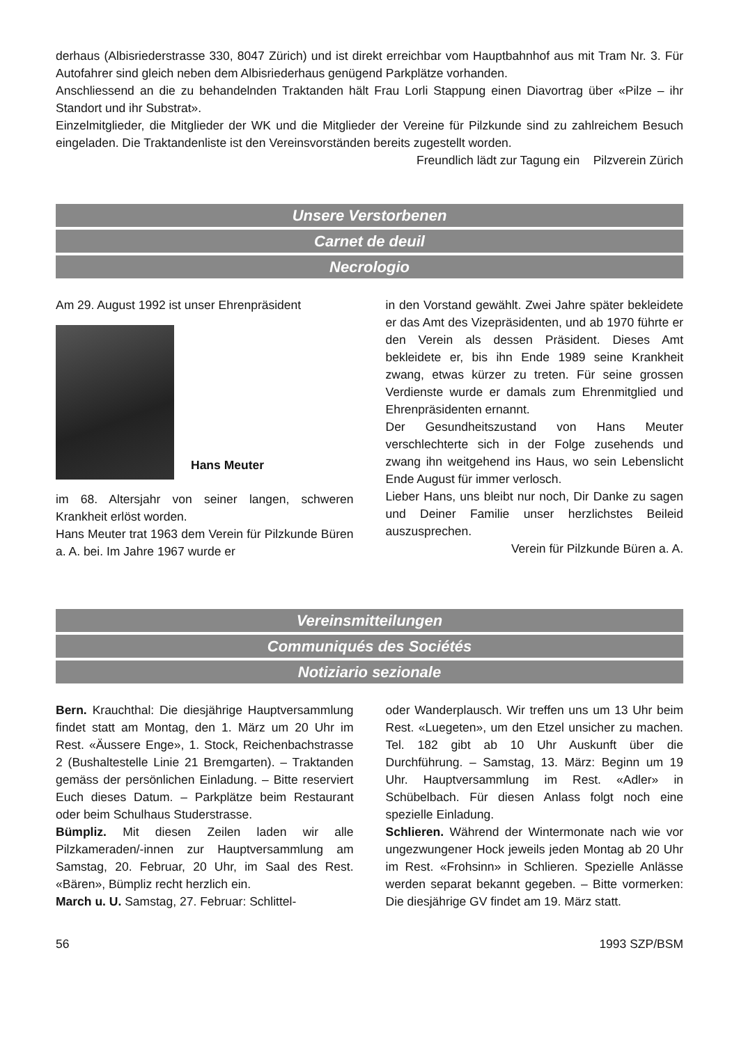derhaus (Albisriederstrasse 330, 8047 Zürich) und ist direkt erreichbar vom Hauptbahnhof aus mit Tram Nr. 3. Für Autofahrer sind gleich neben dem Albisriederhaus genügend Parkplätze vorhanden.
Anschliessend an die zu behandelnden Traktanden hält Frau Lorli Stappung einen Diavortrag über «Pilze – ihr Standort und ihr Substrat».
Einzelmitglieder, die Mitglieder der WK und die Mitglieder der Vereine für Pilzkunde sind zu zahlreichem Besuch eingeladen. Die Traktandenliste ist den Vereinsvorständen bereits zugestellt worden.
Freundlich lädt zur Tagung ein Pilzverein Zürich
Unsere Verstorbenen
Carnet de deuil
Necrologio
Am 29. August 1992 ist unser Ehrenpräsident
Hans Meuter
im 68. Altersjahr von seiner langen, schweren Krankheit erlöst worden.
Hans Meuter trat 1963 dem Verein für Pilzkunde Büren a. A. bei. Im Jahre 1967 wurde er
in den Vorstand gewählt. Zwei Jahre später bekleidete er das Amt des Vizepräsidenten, und ab 1970 führte er den Verein als dessen Präsident. Dieses Amt bekleidete er, bis ihn Ende 1989 seine Krankheit zwang, etwas kürzer zu treten. Für seine grossen Verdienste wurde er damals zum Ehrenmitglied und Ehrenpräsidenten ernannt.
Der Gesundheitszustand von Hans Meuter verschlechterte sich in der Folge zusehends und zwang ihn weitgehend ins Haus, wo sein Lebenslicht Ende August für immer verlosch.
Lieber Hans, uns bleibt nur noch, Dir Danke zu sagen und Deiner Familie unser herzlichstes Beileid auszusprechen.
Verein für Pilzkunde Büren a. A.
Vereinsmitteilungen
Communiqués des Sociétés
Notiziario sezionale
Bern. Krauchthal: Die diesjährige Hauptversammlung findet statt am Montag, den 1. März um 20 Uhr im Rest. «Äussere Enge», 1. Stock, Reichenbachstrasse 2 (Bushaltestelle Linie 21 Bremgarten). – Traktanden gemäss der persönlichen Einladung. – Bitte reserviert Euch dieses Datum. – Parkplätze beim Restaurant oder beim Schulhaus Studerstrasse.
Bümpliz. Mit diesen Zeilen laden wir alle Pilzkameraden/-innen zur Hauptversammlung am Samstag, 20. Februar, 20 Uhr, im Saal des Rest. «Bären», Bümpliz recht herzlich ein.
March u. U. Samstag, 27. Februar: Schlittel-
oder Wanderplausch. Wir treffen uns um 13 Uhr beim Rest. «Luegeten», um den Etzel unsicher zu machen. Tel. 182 gibt ab 10 Uhr Auskunft über die Durchführung. – Samstag, 13. März: Beginn um 19 Uhr. Hauptversammlung im Rest. «Adler» in Schübelbach. Für diesen Anlass folgt noch eine spezielle Einladung.
Schlieren. Während der Wintermonate nach wie vor ungezwungener Hock jeweils jeden Montag ab 20 Uhr im Rest. «Frohsinn» in Schlieren. Spezielle Anlässe werden separat bekannt gegeben. – Bitte vormerken: Die diesjährige GV findet am 19. März statt.
56 1993 SZP/BSM